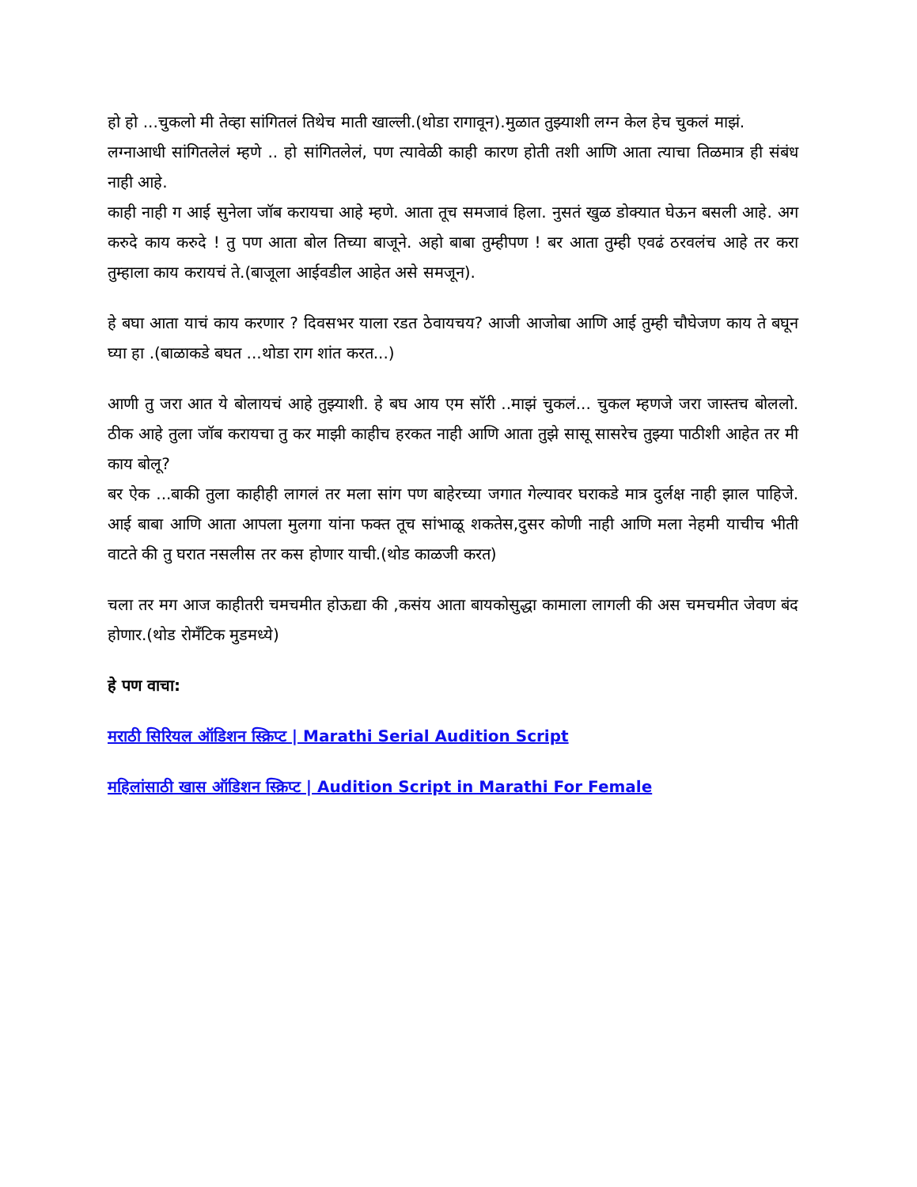हो हो ...चुकलो मी तेव्हा सांगितलं तिथेच माती खाल्ली.(थोडा रागावून).मुळात तुझ्याशी लग्न केल हेच चुकलं माझं.
लग्नाआधी सांगितलेलं म्हणे .. हो सांगितलेलं, पण त्यावेळी काही कारण होती तशी आणि आता त्याचा तिळमात्र ही संबंध नाही आहे.
काही नाही ग आई सुनेला जॉब करायचा आहे म्हणे. आता तूच समजावं हिला. नुसतं खुळ डोक्यात घेऊन बसली आहे. अग करुदे काय करुदे ! तु पण आता बोल तिच्या बाजूने. अहो बाबा तुम्हीपण ! बर आता तुम्ही एवढं ठरवलंच आहे तर करा तुम्हाला काय करायचं ते.(बाजूला आईवडील आहेत असे समजून).
हे बघा आता याचं काय करणार ? दिवसभर याला रडत ठेवायचय? आजी आजोबा आणि आई तुम्ही चौघेजण काय ते बघून घ्या हा .(बाळाकडे बघत ...थोडा राग शांत करत...)
आणी तु जरा आत ये बोलायचं आहे तुझ्याशी. हे बघ आय एम सॉरी ..माझं चुकलं... चुकल म्हणजे जरा जास्तच बोललो. ठीक आहे तुला जॉब करायचा तु कर माझी काहीच हरकत नाही आणि आता तुझे सासू सासरेच तुझ्या पाठीशी आहेत तर मी काय बोलू?
बर ऐक ...बाकी तुला काहीही लागलं तर मला सांग पण बाहेरच्या जगात गेल्यावर घराकडे मात्र दुर्लक्ष नाही झाल पाहिजे. आई बाबा आणि आता आपला मुलगा यांना फक्त तूच सांभाळू शकतेस,दुसर कोणी नाही आणि मला नेहमी याचीच भीती वाटते की तु घरात नसलीस तर कस होणार याची.(थोड काळजी करत)
चला तर मग आज काहीतरी चमचमीत होऊद्या की ,कसंय आता बायकोसुद्धा कामाला लागली की अस चमचमीत जेवण बंद होणार.(थोड रोमँटिक मुडमध्ये)
हे पण वाचा:
मराठी सिरियल ऑडिशन स्क्रिप्ट | Marathi Serial Audition Script
महिलांसाठी खास ऑडिशन स्क्रिप्ट | Audition Script in Marathi For Female